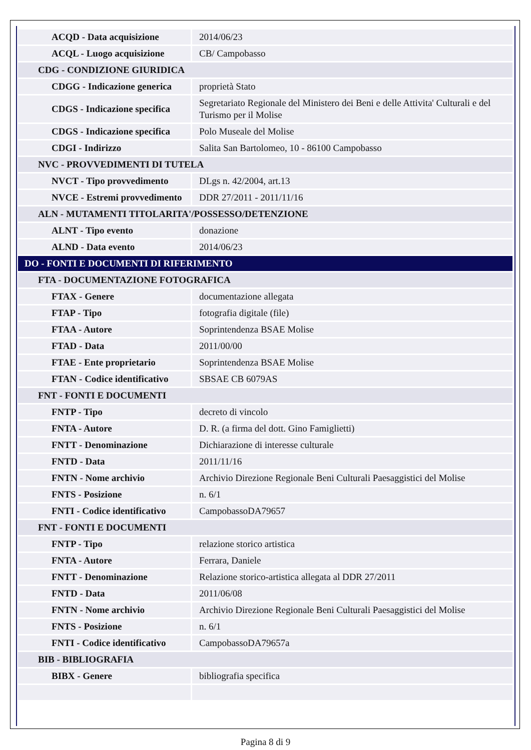| ACQD - Data acquisizione | 2014/06/23 |
| ACQL - Luogo acquisizione | CB/ Campobasso |
| CDG - CONDIZIONE GIURIDICA | |
| CDGG - Indicazione generica | proprietà Stato |
| CDGS - Indicazione specifica | Segretariato Regionale del Ministero dei Beni e delle Attivita' Culturali e del Turismo per il Molise |
| CDGS - Indicazione specifica | Polo Museale del Molise |
| CDGI - Indirizzo | Salita San Bartolomeo, 10 - 86100 Campobasso |
| NVC - PROVVEDIMENTI DI TUTELA | |
| NVCT - Tipo provvedimento | DLgs n. 42/2004, art.13 |
| NVCE - Estremi provvedimento | DDR 27/2011 - 2011/11/16 |
| ALN - MUTAMENTI TITOLARITA'/POSSESSO/DETENZIONE | |
| ALNT - Tipo evento | donazione |
| ALND - Data evento | 2014/06/23 |
| DO - FONTI E DOCUMENTI DI RIFERIMENTO | |
| FTA - DOCUMENTAZIONE FOTOGRAFICA | |
| FTAX - Genere | documentazione allegata |
| FTAP - Tipo | fotografia digitale (file) |
| FTAA - Autore | Soprintendenza BSAE Molise |
| FTAD - Data | 2011/00/00 |
| FTAE - Ente proprietario | Soprintendenza BSAE Molise |
| FTAN - Codice identificativo | SBSAE CB 6079AS |
| FNT - FONTI E DOCUMENTI | |
| FNTP - Tipo | decreto di vincolo |
| FNTA - Autore | D. R. (a firma del dott. Gino Famiglietti) |
| FNTT - Denominazione | Dichiarazione di interesse culturale |
| FNTD - Data | 2011/11/16 |
| FNTN - Nome archivio | Archivio Direzione Regionale Beni Culturali Paesaggistici del Molise |
| FNTS - Posizione | n. 6/1 |
| FNTI - Codice identificativo | CampobassoDA79657 |
| FNT - FONTI E DOCUMENTI | |
| FNTP - Tipo | relazione storico artistica |
| FNTA - Autore | Ferrara, Daniele |
| FNTT - Denominazione | Relazione storico-artistica allegata al DDR 27/2011 |
| FNTD - Data | 2011/06/08 |
| FNTN - Nome archivio | Archivio Direzione Regionale Beni Culturali Paesaggistici del Molise |
| FNTS - Posizione | n. 6/1 |
| FNTI - Codice identificativo | CampobassoDA79657a |
| BIB - BIBLIOGRAFIA | |
| BIBX - Genere | bibliografia specifica |
Pagina 8 di 9